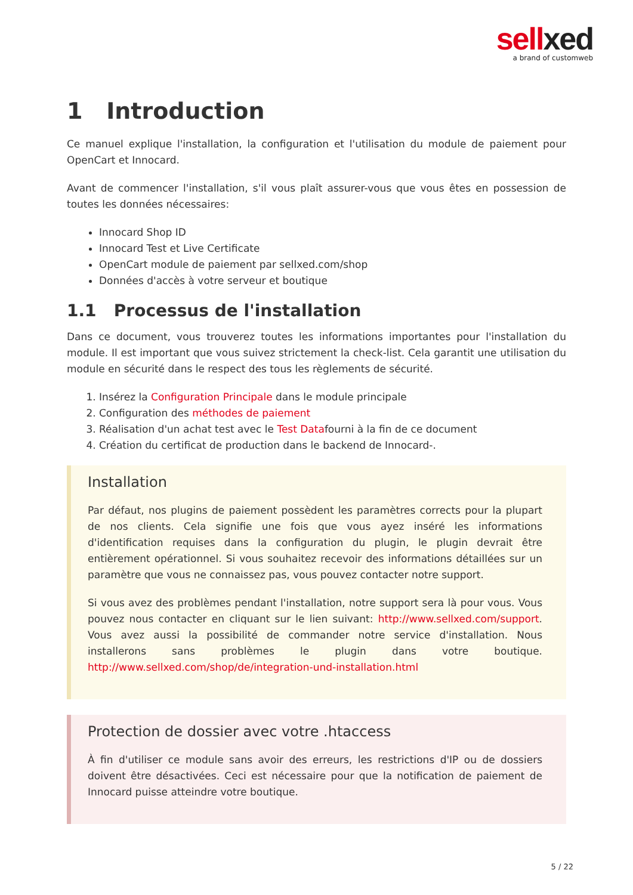sellxed
a brand of customweb
1 Introduction
Ce manuel explique l'installation, la configuration et l'utilisation du module de paiement pour OpenCart et Innocard.
Avant de commencer l'installation, s'il vous plaît assurer-vous que vous êtes en possession de toutes les données nécessaires:
Innocard Shop ID
Innocard Test et Live Certificate
OpenCart module de paiement par sellxed.com/shop
Données d'accès à votre serveur et boutique
1.1 Processus de l'installation
Dans ce document, vous trouverez toutes les informations importantes pour l'installation du module. Il est important que vous suivez strictement la check-list. Cela garantit une utilisation du module en sécurité dans le respect des tous les règlements de sécurité.
1. Insérez la Configuration Principale dans le module principale
2. Configuration des méthodes de paiement
3. Réalisation d'un achat test avec le Test Datafourni à la fin de ce document
4. Création du certificat de production dans le backend de Innocard-.
Installation
Par défaut, nos plugins de paiement possèdent les paramètres corrects pour la plupart de nos clients. Cela signifie une fois que vous ayez inséré les informations d'identification requises dans la configuration du plugin, le plugin devrait être entièrement opérationnel. Si vous souhaitez recevoir des informations détaillées sur un paramètre que vous ne connaissez pas, vous pouvez contacter notre support.
Si vous avez des problèmes pendant l'installation, notre support sera là pour vous. Vous pouvez nous contacter en cliquant sur le lien suivant: http://www.sellxed.com/support. Vous avez aussi la possibilité de commander notre service d'installation. Nous installerons sans problèmes le plugin dans votre boutique. http://www.sellxed.com/shop/de/integration-und-installation.html
Protection de dossier avec votre .htaccess
À fin d'utiliser ce module sans avoir des erreurs, les restrictions d'IP ou de dossiers doivent être désactivées. Ceci est nécessaire pour que la notification de paiement de Innocard puisse atteindre votre boutique.
5 / 22